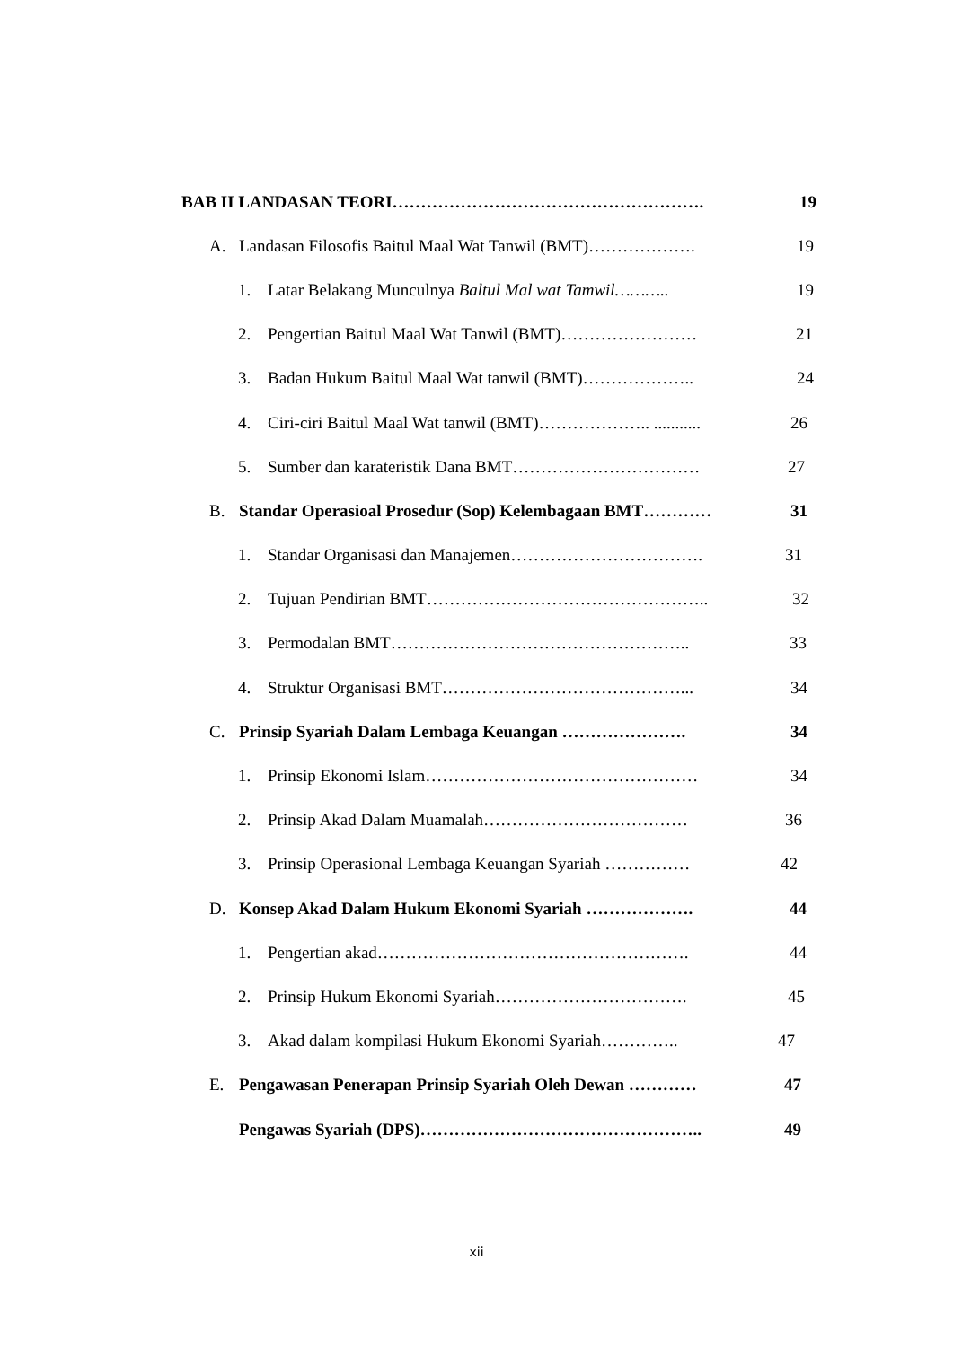BAB II LANDASAN TEORI………………………………………………. 19
A. Landasan Filosofis Baitul Maal Wat Tanwil (BMT)………………. 19
1. Latar Belakang Munculnya Baltul Mal wat Tamwil……….. 19
2. Pengertian Baitul Maal Wat Tanwil (BMT)…………………… 21
3. Badan Hukum Baitul Maal Wat tanwil (BMT)……………….. 24
4. Ciri-ciri Baitul Maal Wat tanwil (BMT)……………….. ........... 26
5. Sumber dan karateristik Dana BMT…………………………… 27
B. Standar Operasioal Prosedur (Sop) Kelembagaan BMT………… 31
1. Standar Organisasi dan Manajemen……………………………. 31
2. Tujuan Pendirian BMT………………………………………….. 32
3. Permodalan BMT…………………………………………….. 33
4. Struktur Organisasi BMT……………………………………... 34
C. Prinsip Syariah Dalam Lembaga Keuangan …………………. 34
1. Prinsip Ekonomi Islam………………………………………… 34
2. Prinsip Akad Dalam Muamalah……………………………… 36
3. Prinsip Operasional Lembaga Keuangan Syariah …………… 42
D. Konsep Akad Dalam Hukum Ekonomi Syariah ………………. 44
1. Pengertian akad………………………………………………. 44
2. Prinsip Hukum Ekonomi Syariah……………………………. 45
3. Akad dalam kompilasi Hukum Ekonomi Syariah………….. 47
E. Pengawasan Penerapan Prinsip Syariah Oleh Dewan ………… 47
Pengawas Syariah (DPS)………………………………………….. 49
xii